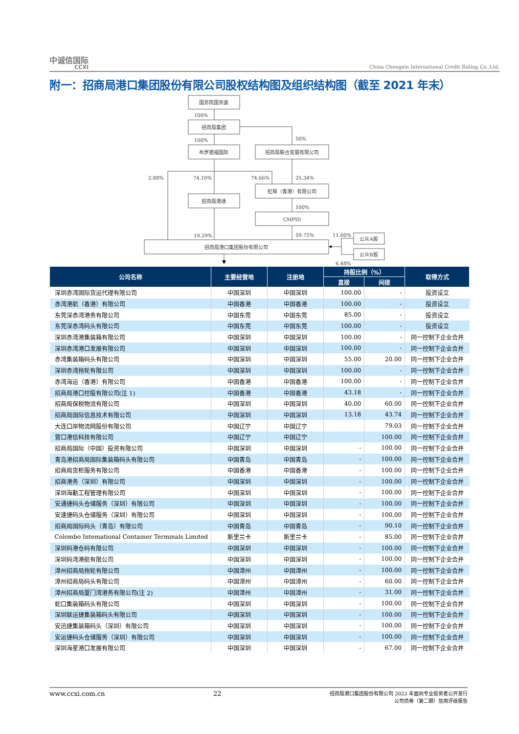中诚信国际
CCXI
China Chengxin International Credit Rating Co.,Ltd.
附一：招商局港口集团股份有限公司股权结构图及组织结构图（截至 2021 年末）
国务院国资委
100%
招商局集团
50%
100%
布罗德福国际
招商局联合发展有限公司
2.88%
74.10%
74.66%
25.34%
虹辉（香港）有限公司
招商局港通
100%
CMPID
19.29%
59.75%
11.60%
公众A股
招商局港口集团股份有限公司
公众B股
6.48%
| 公司名称 | 主要经营地 | 注册地 | 持股比例（%） | | 取得方式 |
| --- | --- | --- | --- | --- | --- |
| | | | 直接 | 间接 | |
| 深圳赤湾国际货运代理有限公司 | 中国深圳 | 中国深圳 | 100.00 | - | 投资设立 |
| 赤湾港航（香港）有限公司 | 中国香港 | 中国香港 | 100.00 | - | 投资设立 |
| 东莞深赤湾港务有限公司 | 中国东莞 | 中国东莞 | 85.00 | - | 投资设立 |
| 东莞深赤湾码头有限公司 | 中国东莞 | 中国东莞 | 100.00 | - | 投资设立 |
| 深圳赤湾港集装箱有限公司 | 中国深圳 | 中国深圳 | 100.00 | - | 同一控制下企业合并 |
| 深圳赤湾港口发展有限公司 | 中国深圳 | 中国深圳 | 100.00 | - | 同一控制下企业合并 |
| 赤湾集装箱码头有限公司 | 中国深圳 | 中国深圳 | 55.00 | 20.00 | 同一控制下企业合并 |
| 深圳赤湾拖轮有限公司 | 中国深圳 | 中国深圳 | 100.00 | - | 同一控制下企业合并 |
| 赤湾海运（香港）有限公司 | 中国香港 | 中国香港 | 100.00 | - | 同一控制下企业合并 |
| 招商局港口控股有限公司(注 1) | 中国香港 | 中国香港 | 43.18 | - | 同一控制下企业合并 |
| 招商局保税物流有限公司 | 中国深圳 | 中国深圳 | 40.00 | 60.00 | 同一控制下企业合并 |
| 招商局国际信息技术有限公司 | 中国深圳 | 中国深圳 | 13.18 | 43.74 | 同一控制下企业合并 |
| 大连口岸物流网股份有限公司 | 中国辽宁 | 中国辽宁 | | 79.03 | 同一控制下企业合并 |
| 营口港信科技有限公司 | 中国辽宁 | 中国辽宁 | | 100.00 | 同一控制下企业合并 |
| 招商局国际（中国）投资有限公司 | 中国深圳 | 中国深圳 | - | 100.00 | 同一控制下企业合并 |
| 青岛港招商局国际集装箱码头有限公司 | 中国青岛 | 中国青岛 | - | 100.00 | 同一控制下企业合并 |
| 招商局货柜服务有限公司 | 中国香港 | 中国香港 | - | 100.00 | 同一控制下企业合并 |
| 招商港务（深圳）有限公司 | 中国深圳 | 中国深圳 | - | 100.00 | 同一控制下企业合并 |
| 深圳海勤工程管理有限公司 | 中国深圳 | 中国深圳 | - | 100.00 | 同一控制下企业合并 |
| 安通捷码头仓储服务（深圳）有限公司 | 中国深圳 | 中国深圳 | - | 100.00 | 同一控制下企业合并 |
| 安速捷码头仓储服务（深圳）有限公司 | 中国深圳 | 中国深圳 | - | 100.00 | 同一控制下企业合并 |
| 招商局国际码头（青岛）有限公司 | 中国青岛 | 中国青岛 | - | 90.10 | 同一控制下企业合并 |
| Colombo Intemational Container Terminals Limited | 斯里兰卡 | 斯里兰卡 | - | 85.00 | 同一控制下企业合并 |
| 深圳妈港仓码有限公司 | 中国深圳 | 中国深圳 | - | 100.00 | 同一控制下企业合并 |
| 深圳妈湾港航有限公司 | 中国深圳 | 中国深圳 | - | 100.00 | 同一控制下企业合并 |
| 漳州招商局拖轮有限公司 | 中国漳州 | 中国漳州 | - | 100.00 | 同一控制下企业合并 |
| 漳州招商局码头有限公司 | 中国漳州 | 中国漳州 | - | 60.00 | 同一控制下企业合并 |
| 漳州招商局厦门湾港务有限公司(注 2) | 中国漳州 | 中国漳州 | - | 31.00 | 同一控制下企业合并 |
| 蛇口集装箱码头有限公司 | 中国深圳 | 中国深圳 | - | 100.00 | 同一控制下企业合并 |
| 深圳联运捷集装箱码头有限公司 | 中国深圳 | 中国深圳 | - | 100.00 | 同一控制下企业合并 |
| 安迅捷集装箱码头（深圳）有限公司 | 中国深圳 | 中国深圳 | - | 100.00 | 同一控制下企业合并 |
| 安运捷码头仓储服务（深圳）有限公司 | 中国深圳 | 中国深圳 | - | 100.00 | 同一控制下企业合并 |
| 深圳海星港口发展有限公司 | 中国深圳 | 中国深圳 | - | 67.00 | 同一控制下企业合并 |
www.ccxi.com.cn 22 招商局港口集团股份有限公司 2022 年面向专业投资者公开发行
公司债券（第二期）信用评级报告